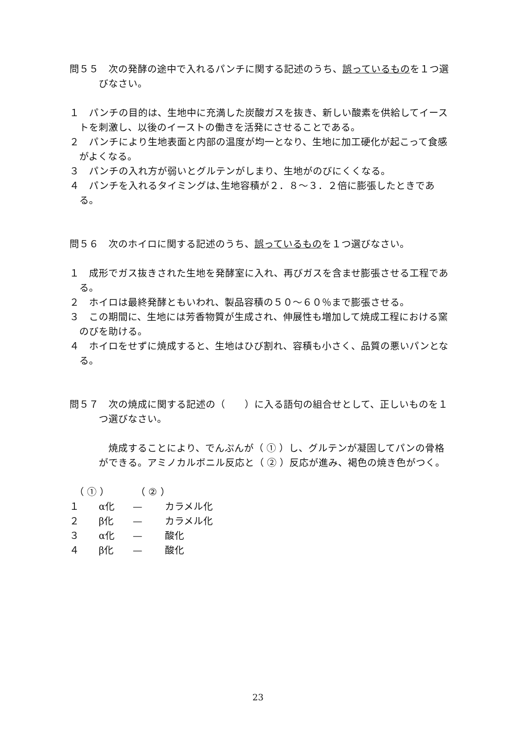問５５　次の発酵の途中で入れるパンチに関する記述のうち、誤っているものを１つ選びなさい。
１　パンチの目的は、生地中に充満した炭酸ガスを抜き、新しい酸素を供給してイーストを刺激し、以後のイーストの働きを活発にさせることである。
２　パンチにより生地表面と内部の温度が均一となり、生地に加工硬化が起こって食感がよくなる。
３　パンチの入れ方が弱いとグルテンがしまり、生地がのびにくくなる。
４　パンチを入れるタイミングは､生地容積が２．８～３．２倍に膨張したときである。
問５６　次のホイロに関する記述のうち、誤っているものを１つ選びなさい。
１　成形でガス抜きされた生地を発酵室に入れ、再びガスを含ませ膨張させる工程である。
２　ホイロは最終発酵ともいわれ、製品容積の５０～６０％まで膨張させる。
３　この期間に、生地には芳香物質が生成され、伸展性も増加して焼成工程における窯のびを助ける。
４　ホイロをせずに焼成すると、生地はひび割れ、容積も小さく、品質の悪いパンとなる。
問５７　次の焼成に関する記述の（　　）に入る語句の組合せとして、正しいものを１つ選びなさい。
焼成することにより、でんぷんが（ ① ）し、グルテンが凝固してパンの骨格ができる。アミノカルボニル反応と（ ② ）反応が進み、褐色の焼き色がつく。
　（ ① ） （ ② ）
１ α化 — カラメル化
２ β化 — カラメル化
３ α化 — 酸化
４ β化 — 酸化
23